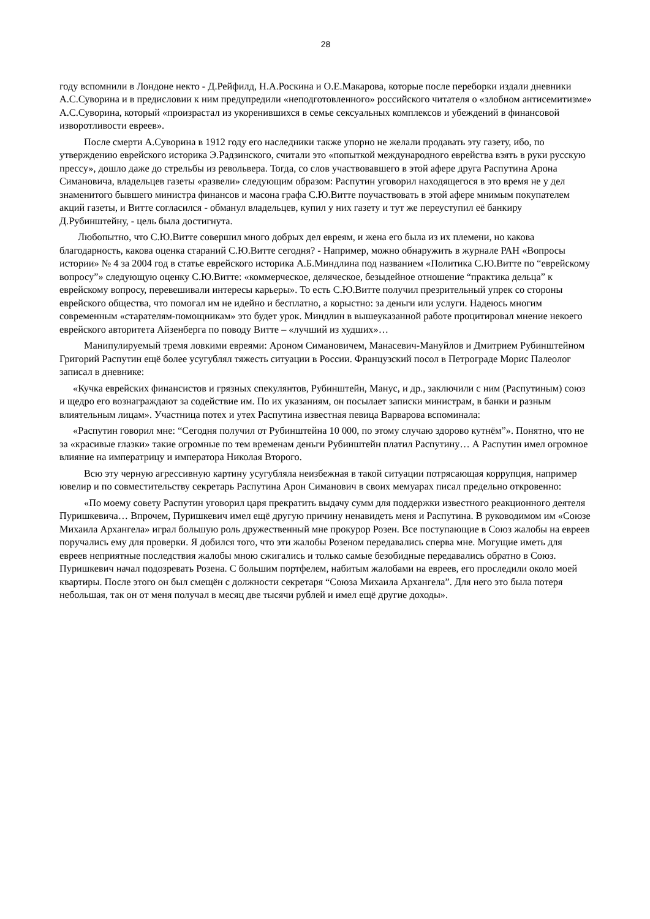28
году вспомнили в Лондоне некто - Д.Рейфилд, Н.А.Роскина и О.Е.Макарова, которые после переборки издали дневники А.С.Суворина и в предисловии к ним предупредили «неподготовленного» российского читателя о «злобном антисемитизме» А.С.Суворина, который «произрастал из укоренившихся в семье сексуальных комплексов и убеждений в финансовой изворотливости евреев».
После смерти А.Суворина в 1912 году его наследники также упорно не желали продавать эту газету, ибо, по утверждению еврейского историка Э.Радзинского, считали это «попыткой международного еврейства взять в руки русскую прессу», дошло даже до стрельбы из револьвера. Тогда, со слов участвовавшего в этой афере друга Распутина Арона Симановича, владельцев газеты «развели» следующим образом: Распутин уговорил находящегося в это время не у дел знаменитого бывшего министра финансов и масона графа С.Ю.Витте поучаствовать в этой афере мнимым покупателем акций газеты, и Витте согласился - обманул владельцев, купил у них газету и тут же переуступил её банкиру Д.Рубинштейну, - цель была достигнута.
Любопытно, что С.Ю.Витте совершил много добрых дел евреям, и жена его была из их племени, но какова благодарность, какова оценка стараний С.Ю.Витте сегодня? - Например, можно обнаружить в журнале РАН «Вопросы истории» № 4 за 2004 год в статье еврейского историка А.Б.Миндлина под названием «Политика С.Ю.Витте по “еврейскому вопросу”» следующую оценку С.Ю.Витте: «коммерческое, деляческое, безыдейное отношение “практика дельца” к еврейскому вопросу, перевешивали интересы карьеры». То есть С.Ю.Витте получил презрительный упрек со стороны еврейского общества, что помогал им не идейно и бесплатно, а корыстно: за деньги или услуги. Надеюсь многим современным «старателям-помощникам» это будет урок. Миндлин в вышеуказанной работе процитировал мнение некоего еврейского авторитета Айзенберга по поводу Витте – «лучший из худших»…
Манипулируемый тремя ловкими евреями: Ароном Симановичем, Манасевич-Мануйлов и Дмитрием Рубинштейном Григорий Распутин ещё более усугублял тяжесть ситуации в России. Французский посол в Петрограде Морис Палеолог записал в дневнике:
«Кучка еврейских финансистов и грязных спекулянтов, Рубинштейн, Манус, и др., заключили с ним (Распутиным) союз и щедро его вознаграждают за содействие им. По их указаниям, он посылает записки министрам, в банки и разным влиятельным лицам». Участница потех и утех Распутина известная певица Варварова вспоминала:
«Распутин говорил мне: “Сегодня получил от Рубинштейна 10 000, по этому случаю здорово кутнём”». Понятно, что не за «красивые глазки» такие огромные по тем временам деньги Рубинштейн платил Распутину… А Распутин имел огромное влияние на императрицу и императора Николая Второго.
Всю эту черную агрессивную картину усугубляла неизбежная в такой ситуации потрясающая коррупция, например ювелир и по совместительству секретарь Распутина Арон Симанович в своих мемуарах писал предельно откровенно:
«По моему совету Распутин уговорил царя прекратить выдачу сумм для поддержки известного реакционного деятеля Пуришкевича… Впрочем, Пуришкевич имел ещё другую причину ненавидеть меня и Распутина. В руководимом им «Союзе Михаила Архангела» играл большую роль дружественный мне прокурор Розен. Все поступающие в Союз жалобы на евреев поручались ему для проверки. Я добился того, что эти жалобы Розеном передавались сперва мне. Могущие иметь для евреев неприятные последствия жалобы мною сжигались и только самые безобидные передавались обратно в Союз. Пуришкевич начал подозревать Розена. С большим портфелем, набитым жалобами на евреев, его проследили около моей квартиры. После этого он был смещён с должности секретаря “Союза Михаила Архангела”. Для него это была потеря небольшая, так он от меня получал в месяц две тысячи рублей и имел ещё другие доходы».